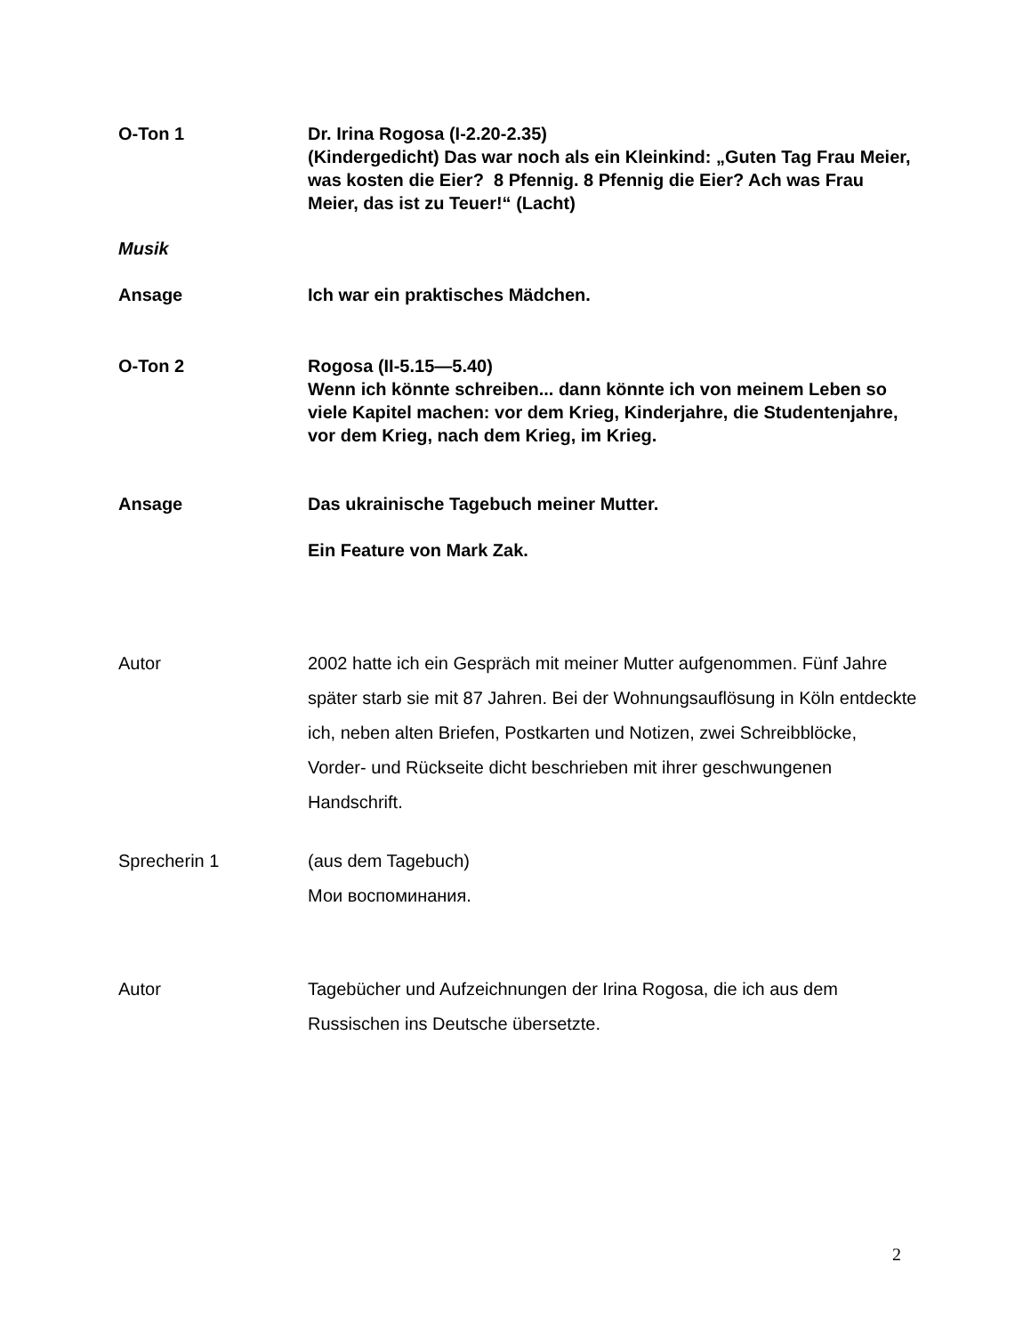O-Ton 1 Dr. Irina Rogosa (I-2.20-2.35)
(Kindergedicht) Das war noch als ein Kleinkind: „Guten Tag Frau Meier, was kosten die Eier? 8 Pfennig. 8 Pfennig die Eier? Ach was Frau Meier, das ist zu Teuer!“ (Lacht)
Musik
Ansage Ich war ein praktisches Mädchen.
O-Ton 2 Rogosa (II-5.15—5.40)
Wenn ich könnte schreiben... dann könnte ich von meinem Leben so viele Kapitel machen: vor dem Krieg, Kinderjahre, die Studentenjahre, vor dem Krieg, nach dem Krieg, im Krieg.
Ansage Das ukrainische Tagebuch meiner Mutter.
Ein Feature von Mark Zak.
Autor 2002 hatte ich ein Gespräch mit meiner Mutter aufgenommen. Fünf Jahre später starb sie mit 87 Jahren. Bei der Wohnungsauflösung in Köln entdeckte ich, neben alten Briefen, Postkarten und Notizen, zwei Schreibblöcke, Vorder- und Rückseite dicht beschrieben mit ihrer geschwungenen Handschrift.
Sprecherin 1 (aus dem Tagebuch)
Мои воспоминания.
Autor Tagebücher und Aufzeichnungen der Irina Rogosa, die ich aus dem Russischen ins Deutsche übersetzte.
2